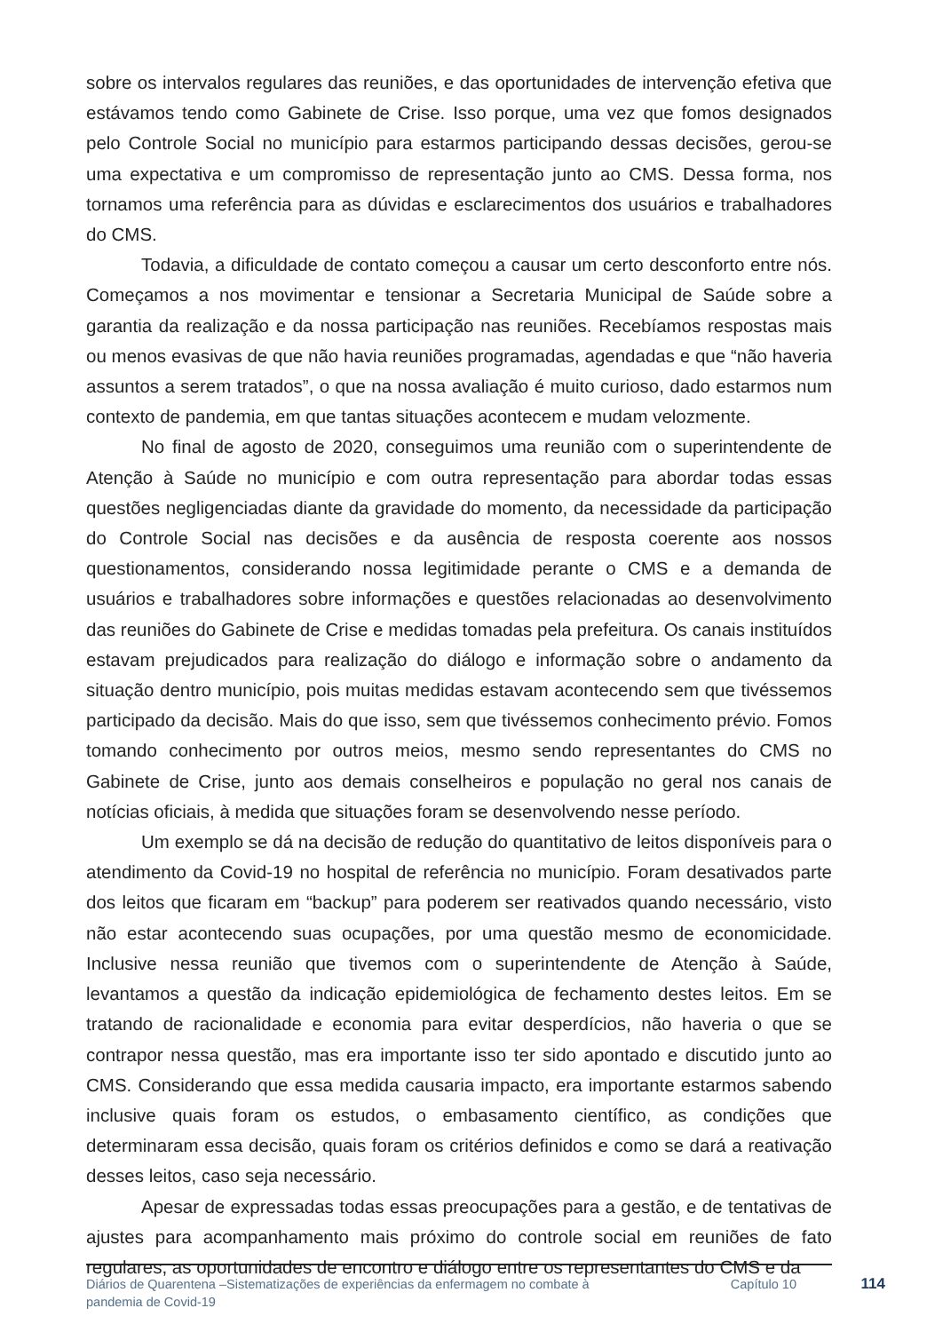sobre os intervalos regulares das reuniões, e das oportunidades de intervenção efetiva que estávamos tendo como Gabinete de Crise. Isso porque, uma vez que fomos designados pelo Controle Social no município para estarmos participando dessas decisões, gerou-se uma expectativa e um compromisso de representação junto ao CMS. Dessa forma, nos tornamos uma referência para as dúvidas e esclarecimentos dos usuários e trabalhadores do CMS.
Todavia, a dificuldade de contato começou a causar um certo desconforto entre nós. Começamos a nos movimentar e tensionar a Secretaria Municipal de Saúde sobre a garantia da realização e da nossa participação nas reuniões. Recebíamos respostas mais ou menos evasivas de que não havia reuniões programadas, agendadas e que “não haveria assuntos a serem tratados”, o que na nossa avaliação é muito curioso, dado estarmos num contexto de pandemia, em que tantas situações acontecem e mudam velozmente.
No final de agosto de 2020, conseguimos uma reunião com o superintendente de Atenção à Saúde no município e com outra representação para abordar todas essas questões negligenciadas diante da gravidade do momento, da necessidade da participação do Controle Social nas decisões e da ausência de resposta coerente aos nossos questionamentos, considerando nossa legitimidade perante o CMS e a demanda de usuários e trabalhadores sobre informações e questões relacionadas ao desenvolvimento das reuniões do Gabinete de Crise e medidas tomadas pela prefeitura. Os canais instituídos estavam prejudicados para realização do diálogo e informação sobre o andamento da situação dentro município, pois muitas medidas estavam acontecendo sem que tivéssemos participado da decisão. Mais do que isso, sem que tivéssemos conhecimento prévio. Fomos tomando conhecimento por outros meios, mesmo sendo representantes do CMS no Gabinete de Crise, junto aos demais conselheiros e população no geral nos canais de notícias oficiais, à medida que situações foram se desenvolvendo nesse período.
Um exemplo se dá na decisão de redução do quantitativo de leitos disponíveis para o atendimento da Covid-19 no hospital de referência no município. Foram desativados parte dos leitos que ficaram em “backup” para poderem ser reativados quando necessário, visto não estar acontecendo suas ocupações, por uma questão mesmo de economicidade. Inclusive nessa reunião que tivemos com o superintendente de Atenção à Saúde, levantamos a questão da indicação epidemiológica de fechamento destes leitos. Em se tratando de racionalidade e economia para evitar desperdícios, não haveria o que se contrapor nessa questão, mas era importante isso ter sido apontado e discutido junto ao CMS. Considerando que essa medida causaria impacto, era importante estarmos sabendo inclusive quais foram os estudos, o embasamento científico, as condições que determinaram essa decisão, quais foram os critérios definidos e como se dará a reativação desses leitos, caso seja necessário.
Apesar de expressadas todas essas preocupações para a gestão, e de tentativas de ajustes para acompanhamento mais próximo do controle social em reuniões de fato regulares, as oportunidades de encontro e diálogo entre os representantes do CMS e da
Diários de Quarentena –Sistematizações de experiências da enfermagem no combate à pandemia de Covid-19
Capítulo 10
114